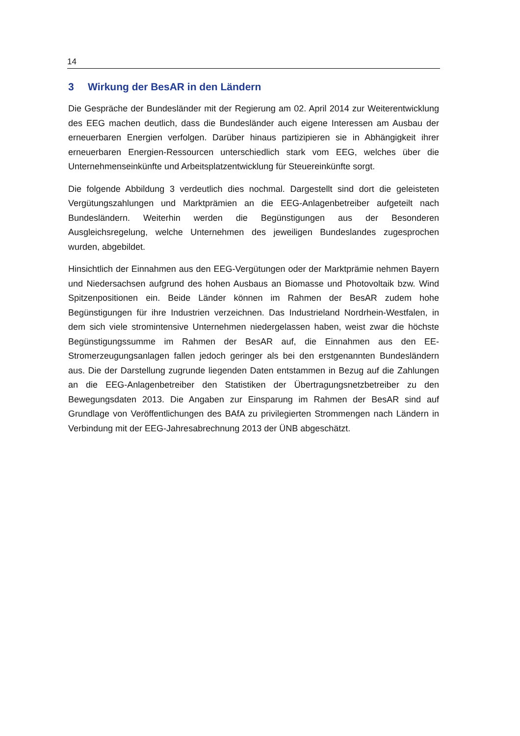14
3 Wirkung der BesAR in den Ländern
Die Gespräche der Bundesländer mit der Regierung am 02. April 2014 zur Weiterentwicklung des EEG machen deutlich, dass die Bundesländer auch eigene Interessen am Ausbau der erneuerbaren Energien verfolgen. Darüber hinaus partizipieren sie in Abhängigkeit ihrer erneuerbaren Energien-Ressourcen unterschiedlich stark vom EEG, welches über die Unternehmenseinkünfte und Arbeitsplatzentwicklung für Steuereinkünfte sorgt.
Die folgende Abbildung 3 verdeutlich dies nochmal. Dargestellt sind dort die geleisteten Vergütungszahlungen und Marktprämien an die EEG-Anlagenbetreiber aufgeteilt nach Bundesländern. Weiterhin werden die Begünstigungen aus der Besonderen Ausgleichsregelung, welche Unternehmen des jeweiligen Bundeslandes zugesprochen wurden, abgebildet.
Hinsichtlich der Einnahmen aus den EEG-Vergütungen oder der Marktprämie nehmen Bayern und Niedersachsen aufgrund des hohen Ausbaus an Biomasse und Photovoltaik bzw. Wind Spitzenpositionen ein. Beide Länder können im Rahmen der BesAR zudem hohe Begünstigungen für ihre Industrien verzeichnen. Das Industrieland Nordrhein-Westfalen, in dem sich viele stromintensive Unternehmen niedergelassen haben, weist zwar die höchste Begünstigungssumme im Rahmen der BesAR auf, die Einnahmen aus den EE-Stromerzeugungsanlagen fallen jedoch geringer als bei den erstgenannten Bundesländern aus. Die der Darstellung zugrunde liegenden Daten entstammen in Bezug auf die Zahlungen an die EEG-Anlagenbetreiber den Statistiken der Übertragungsnetzbetreiber zu den Bewegungsdaten 2013. Die Angaben zur Einsparung im Rahmen der BesAR sind auf Grundlage von Veröffentlichungen des BAfA zu privilegierten Strommengen nach Ländern in Verbindung mit der EEG-Jahresabrechnung 2013 der ÜNB abgeschätzt.